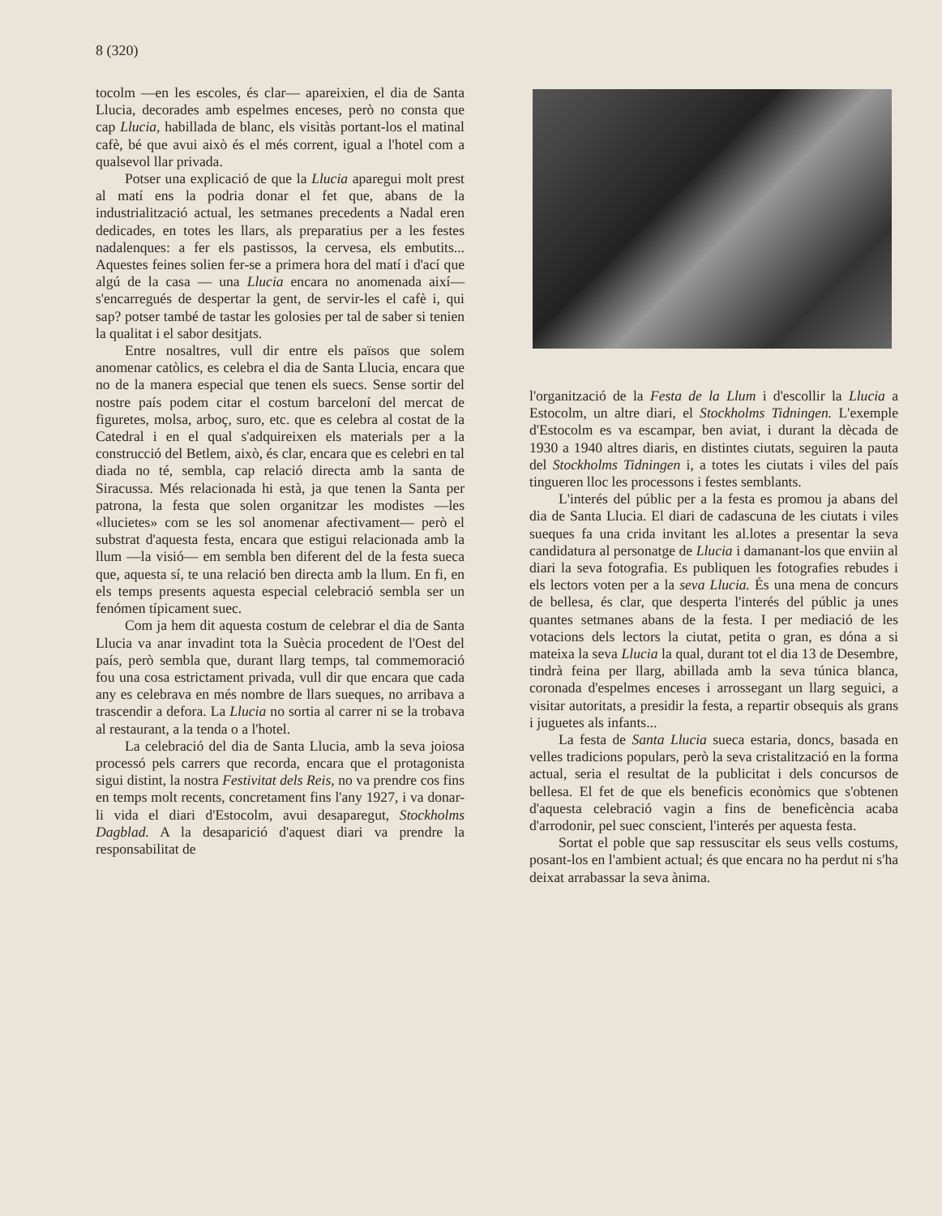8 (320)
tocolm —en les escoles, és clar— apareixien, el dia de Santa Llucia, decorades amb espelmes enceses, però no consta que cap Llucia, habillada de blanc, els visitàs portant-los el matinal cafè, bé que avui això és el més corrent, igual a l'hotel com a qualsevol llar privada.
Potser una explicació de que la Llucia aparegui molt prest al matí ens la podria donar el fet que, abans de la industrialització actual, les setmanes precedents a Nadal eren dedicades, en totes les llars, als preparatius per a les festes nadalenques: a fer els pastissos, la cervesa, els embutits... Aquestes feines solien fer-se a primera hora del matí i d'ací que algú de la casa — una Llucia encara no anomenada així— s'encarregués de despertar la gent, de servir-les el cafè i, qui sap? potser també de tastar les golosies per tal de saber si tenien la qualitat i el sabor desitjats.
Entre nosaltres, vull dir entre els països que solem anomenar catòlics, es celebra el dia de Santa Llucia, encara que no de la manera especial que tenen els suecs. Sense sortir del nostre país podem citar el costum barceloní del mercat de figuretes, molsa, arboç, suro, etc. que es celebra al costat de la Catedral i en el qual s'adquireixen els materials per a la construcció del Betlem, això, és clar, encara que es celebri en tal diada no té, sembla, cap relació directa amb la santa de Siracussa. Més relacionada hi està, ja que tenen la Santa per patrona, la festa que solen organitzar les modistes —les «llucietes» com se les sol anomenar afectivament— però el substrat d'aquesta festa, encara que estigui relacionada amb la llum —la visió— em sembla ben diferent del de la festa sueca que, aquesta sí, te una relació ben directa amb la llum. En fi, en els temps presents aquesta especial celebració sembla ser un fenómen típicament suec.
Com ja hem dit aquesta costum de celebrar el dia de Santa Llucia va anar invadint tota la Suècia procedent de l'Oest del país, però sembla que, durant llarg temps, tal commemoració fou una cosa estrictament privada, vull dir que encara que cada any es celebrava en més nombre de llars sueques, no arribava a trascendir a defora. La Llucia no sortia al carrer ni se la trobava al restaurant, a la tenda o a l'hotel.
La celebració del dia de Santa Llucia, amb la seva joiosa processó pels carrers que recorda, encara que el protagonista sigui distint, la nostra Festivitat dels Reis, no va prendre cos fins en temps molt recents, concretament fins l'any 1927, i va donar-li vida el diari d'Estocolm, avui desaparegut, Stockholms Dagblad. A la desaparició d'aquest diari va prendre la responsabilitat de
l'organització de la Festa de la Llum i d'escollir la Llucia a Estocolm, un altre diari, el Stockholms Tidningen. L'exemple d'Estocolm es va escampar, ben aviat, i durant la dècada de 1930 a 1940 altres diaris, en distintes ciutats, seguiren la pauta del Stockholms Tidningen i, a totes les ciutats i viles del país tingueren lloc les processons i festes semblants.
L'interés del públic per a la festa es promou ja abans del dia de Santa Llucia. El diari de cadascuna de les ciutats i viles sueques fa una crida invitant les al.lotes a presentar la seva candidatura al personatge de Llucia i damanant-los que enviin al diari la seva fotografia. Es publiquen les fotografies rebudes i els lectors voten per a la seva Llucia. És una mena de concurs de bellesa, és clar, que desperta l'interés del públic ja unes quantes setmanes abans de la festa. I per mediació de les votacions dels lectors la ciutat, petita o gran, es dóna a si mateixa la seva Llucia la qual, durant tot el dia 13 de Desembre, tindrà feina per llarg, abillada amb la seva túnica blanca, coronada d'espelmes enceses i arrossegant un llarg seguici, a visitar autoritats, a presidir la festa, a repartir obsequis als grans i juguetes als infants...
La festa de Santa Llucia sueca estaria, doncs, basada en velles tradicions populars, però la seva cristalització en la forma actual, seria el resultat de la publicitat i dels concursos de bellesa. El fet de que els beneficis econòmics que s'obtenen d'aquesta celebració vagin a fins de beneficència acaba d'arrodonir, pel suec conscient, l'interés per aquesta festa.
Sortat el poble que sap ressuscitar els seus vells costums, posant-los en l'ambient actual; és que encara no ha perdut ni s'ha deixat arrabassar la seva ànima.